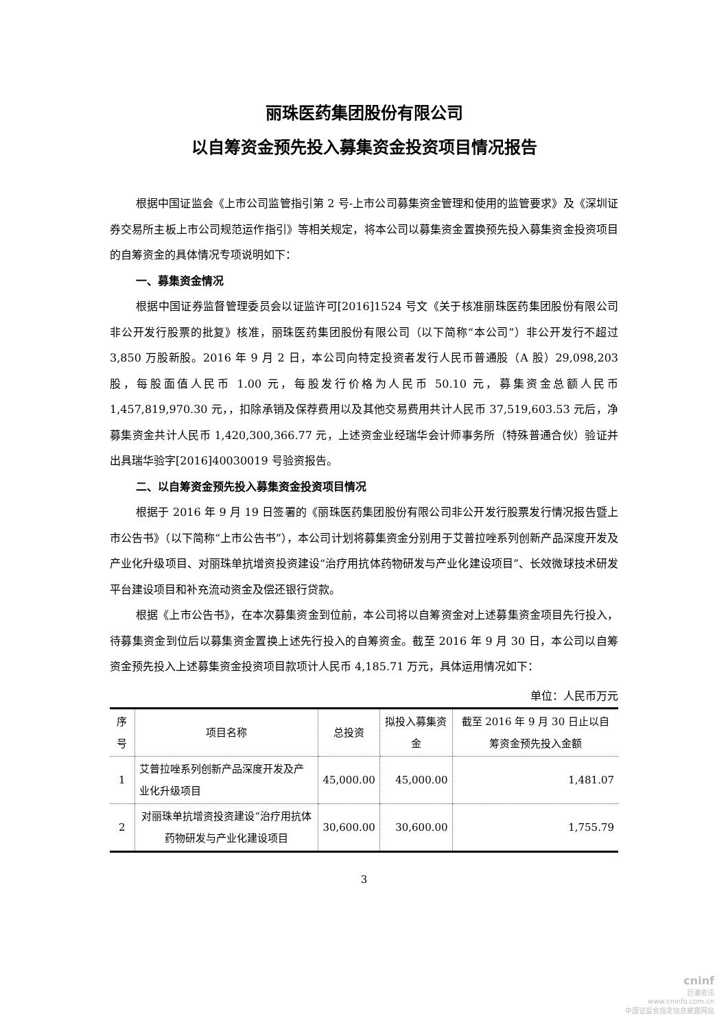丽珠医药集团股份有限公司
以自筹资金预先投入募集资金投资项目情况报告
根据中国证监会《上市公司监管指引第 2 号-上市公司募集资金管理和使用的监管要求》及《深圳证券交易所主板上市公司规范运作指引》等相关规定，将本公司以募集资金置换预先投入募集资金投资项目的自筹资金的具体情况专项说明如下：
一、募集资金情况
根据中国证券监督管理委员会以证监许可[2016]1524 号文《关于核准丽珠医药集团股份有限公司非公开发行股票的批复》核准，丽珠医药集团股份有限公司（以下简称“本公司”）非公开发行不超过 3,850 万股新股。2016 年 9 月 2 日，本公司向特定投资者发行人民币普通股（A 股）29,098,203 股，每股面值人民币 1.00 元，每股发行价格为人民币 50.10 元，募集资金总额人民币 1,457,819,970.30 元，，扣除承销及保荐费用以及其他交易费用共计人民币 37,519,603.53 元后，净募集资金共计人民币 1,420,300,366.77 元，上述资金业经瑞华会计师事务所（特殊普通合伙）验证并出具瑞华验字[2016]40030019 号验资报告。
二、以自筹资金预先投入募集资金投资项目情况
根据于 2016 年 9 月 19 日签署的《丽珠医药集团股份有限公司非公开发行股票发行情况报告暨上市公告书》（以下简称“上市公告书”），本公司计划将募集资金分别用于艾普拉唑系列创新产品深度开发及产业化升级项目、对丽珠单抗增资投资建设“治疗用抗体药物研发与产业化建设项目”、长效微球技术研发平台建设项目和补充流动资金及偿还银行贷款。
根据《上市公告书》，在本次募集资金到位前，本公司将以自筹资金对上述募集资金项目先行投入，待募集资金到位后以募集资金置换上述先行投入的自筹资金。截至 2016 年 9 月 30 日，本公司以自筹资金预先投入上述募集资金投资项目款项计人民币 4,185.71 万元，具体运用情况如下：
单位：人民币万元
| 序号 | 项目名称 | 总投资 | 拟投入募集资金 | 截至 2016 年 9 月 30 日止以自筹资金预先投入金额 |
| --- | --- | --- | --- | --- |
| 1 | 艾普拉唑系列创新产品深度开发及产业化升级项目 | 45,000.00 | 45,000.00 | 1,481.07 |
| 2 | 对丽珠单抗增资投资建设“治疗用抗体药物研发与产业化建设项目 | 30,600.00 | 30,600.00 | 1,755.79 |
3
cninf
巨潮资讯
www.cninfo.com.cn
中国证监会指定信息披露网站